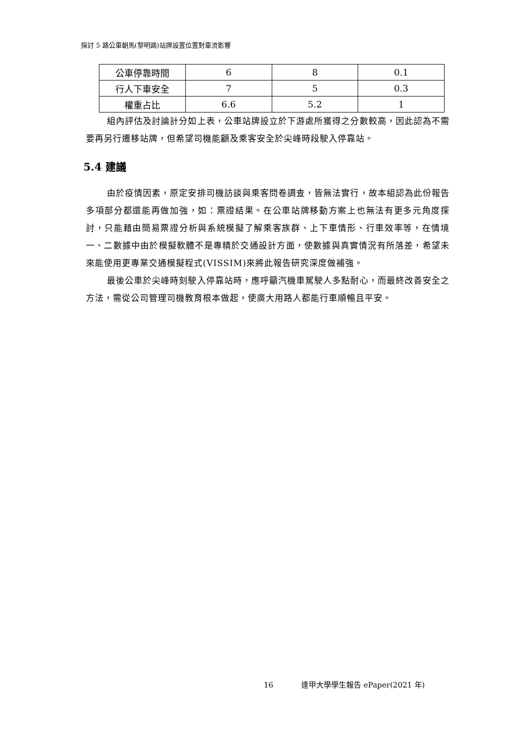探討 5 路公車朝馬(黎明路)站牌設置位置對車流影響
| 公車停靠時間 | 6 | 8 | 0.1 |
| 行人下車安全 | 7 | 5 | 0.3 |
| 權重占比 | 6.6 | 5.2 | 1 |
組內評估及討論計分如上表，公車站牌設立於下游處所獲得之分數較高，因此認為不需要再另行遷移站牌，但希望司機能顧及乘客安全於尖峰時段駛入停靠站。
5.4 建議
由於疫情因素，原定安排司機訪談與乘客問卷調查，皆無法實行，故本組認為此份報告多項部分都還能再做加強，如：票證結果。在公車站牌移動方案上也無法有更多元角度探討，只能藉由簡易票證分析與系統模擬了解乘客族群、上下車情形、行車效率等，在情境一、二數據中由於模擬軟體不是專精於交通設計方面，使數據與真實情況有所落差，希望未來能使用更專業交通模擬程式(VISSIM)來將此報告研究深度做補強。
最後公車於尖峰時刻駛入停靠站時，應呼籲汽機車駕駛人多點耐心，而最終改善安全之方法，需從公司管理司機教育根本做起，使廣大用路人都能行車順暢且平安。
16 逢甲大學學生報告 ePaper(2021 年)